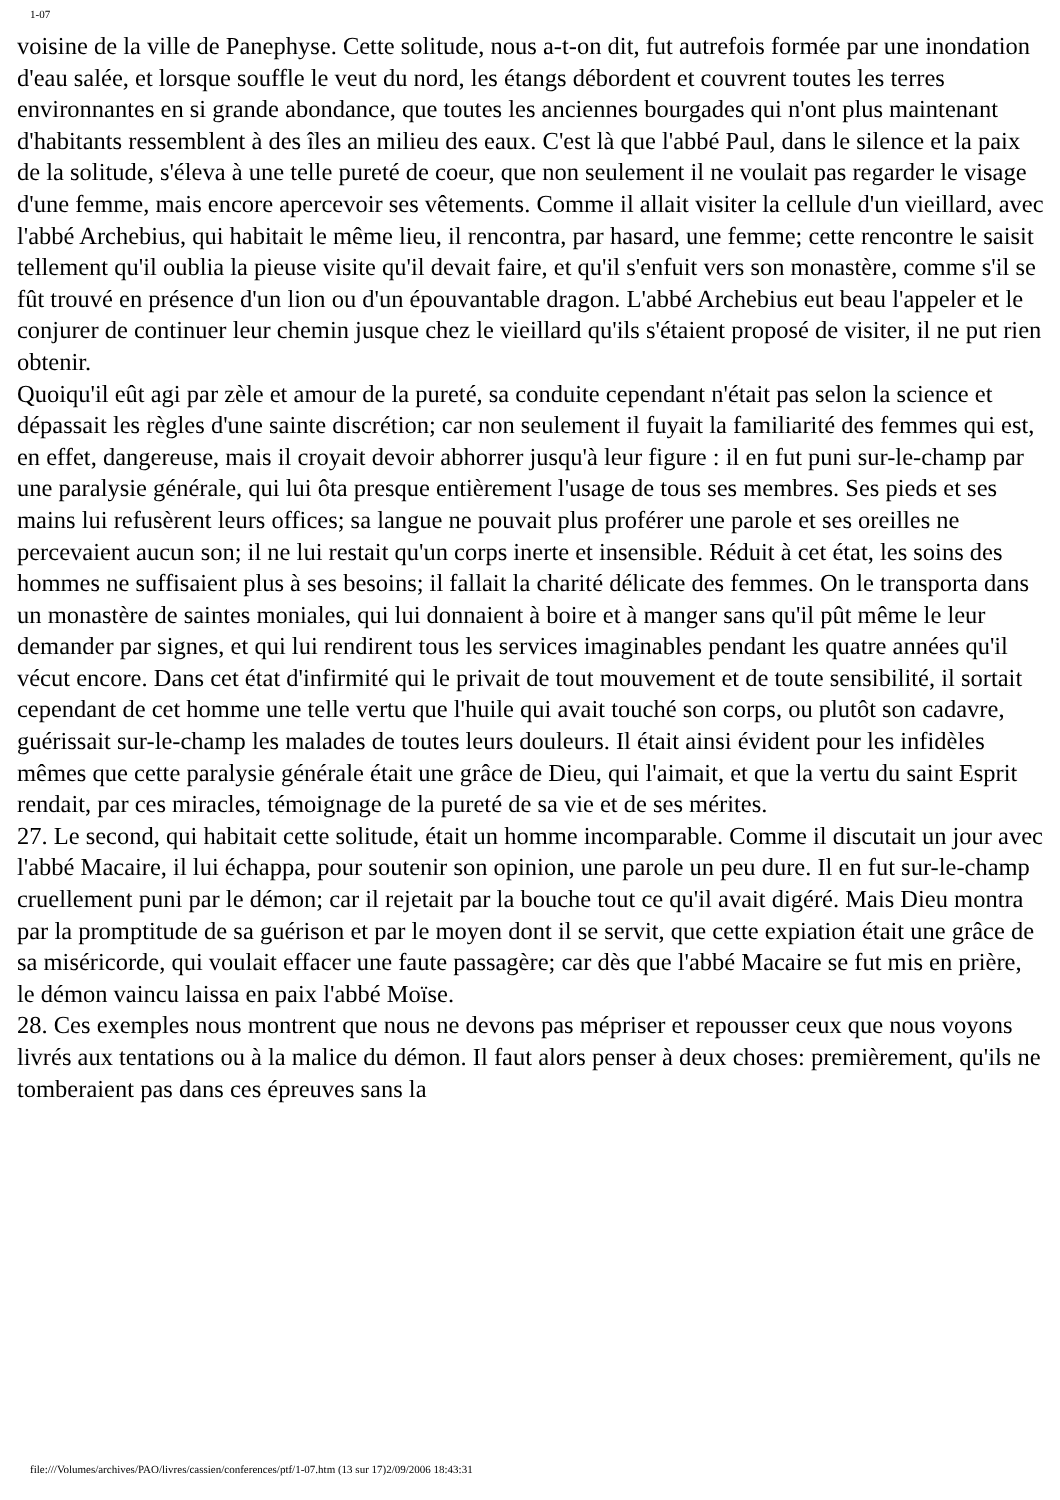1-07
voisine de la ville de Panephyse. Cette solitude, nous a-t-on dit, fut autrefois formée par une inondation d'eau salée, et lorsque souffle le veut du nord, les étangs débordent et couvrent toutes les terres environnantes en si grande abondance, que toutes les anciennes bourgades qui n'ont plus maintenant d'habitants ressemblent à des îles an milieu des eaux. C'est là que l'abbé Paul, dans le silence et la paix de la solitude, s'éleva à une telle pureté de coeur, que non seulement il ne voulait pas regarder le visage d'une femme, mais encore apercevoir ses vêtements. Comme il allait visiter la cellule d'un vieillard, avec l'abbé Archebius, qui habitait le même lieu, il rencontra, par hasard, une femme; cette rencontre le saisit tellement qu'il oublia la pieuse visite qu'il devait faire, et qu'il s'enfuit vers son monastère, comme s'il se fût trouvé en présence d'un lion ou d'un épouvantable dragon. L'abbé Archebius eut beau l'appeler et le conjurer de continuer leur chemin jusque chez le vieillard qu'ils s'étaient proposé de visiter, il ne put rien obtenir.
Quoiqu'il eût agi par zèle et amour de la pureté, sa conduite cependant n'était pas selon la science et dépassait les règles d'une sainte discrétion; car non seulement il fuyait la familiarité des femmes qui est, en effet, dangereuse, mais il croyait devoir abhorrer jusqu'à leur figure : il en fut puni sur-le-champ par une paralysie générale, qui lui ôta presque entièrement l'usage de tous ses membres. Ses pieds et ses mains lui refusèrent leurs offices; sa langue ne pouvait plus proférer une parole et ses oreilles ne percevaient aucun son; il ne lui restait qu'un corps inerte et insensible. Réduit à cet état, les soins des hommes ne suffisaient plus à ses besoins; il fallait la charité délicate des femmes. On le transporta dans un monastère de saintes moniales, qui lui donnaient à boire et à manger sans qu'il pût même le leur demander par signes, et qui lui rendirent tous les services imaginables pendant les quatre années qu'il vécut encore. Dans cet état d'infirmité qui le privait de tout mouvement et de toute sensibilité, il sortait cependant de cet homme une telle vertu que l'huile qui avait touché son corps, ou plutôt son cadavre, guérissait sur-le-champ les malades de toutes leurs douleurs. Il était ainsi évident pour les infidèles mêmes que cette paralysie générale était une grâce de Dieu, qui l'aimait, et que la vertu du saint Esprit rendait, par ces miracles, témoignage de la pureté de sa vie et de ses mérites.
27. Le second, qui habitait cette solitude, était un homme incomparable. Comme il discutait un jour avec l'abbé Macaire, il lui échappa, pour soutenir son opinion, une parole un peu dure. Il en fut sur-le-champ cruellement puni par le démon; car il rejetait par la bouche tout ce qu'il avait digéré. Mais Dieu montra par la promptitude de sa guérison et par le moyen dont il se servit, que cette expiation était une grâce de sa miséricorde, qui voulait effacer une faute passagère; car dès que l'abbé Macaire se fut mis en prière, le démon vaincu laissa en paix l'abbé Moïse.
28. Ces exemples nous montrent que nous ne devons pas mépriser et repousser ceux que nous voyons livrés aux tentations ou à la malice du démon. Il faut alors penser à deux choses: premièrement, qu'ils ne tomberaient pas dans ces épreuves sans la
file:///Volumes/archives/PAO/livres/cassien/conferences/ptf/1-07.htm (13 sur 17)2/09/2006 18:43:31